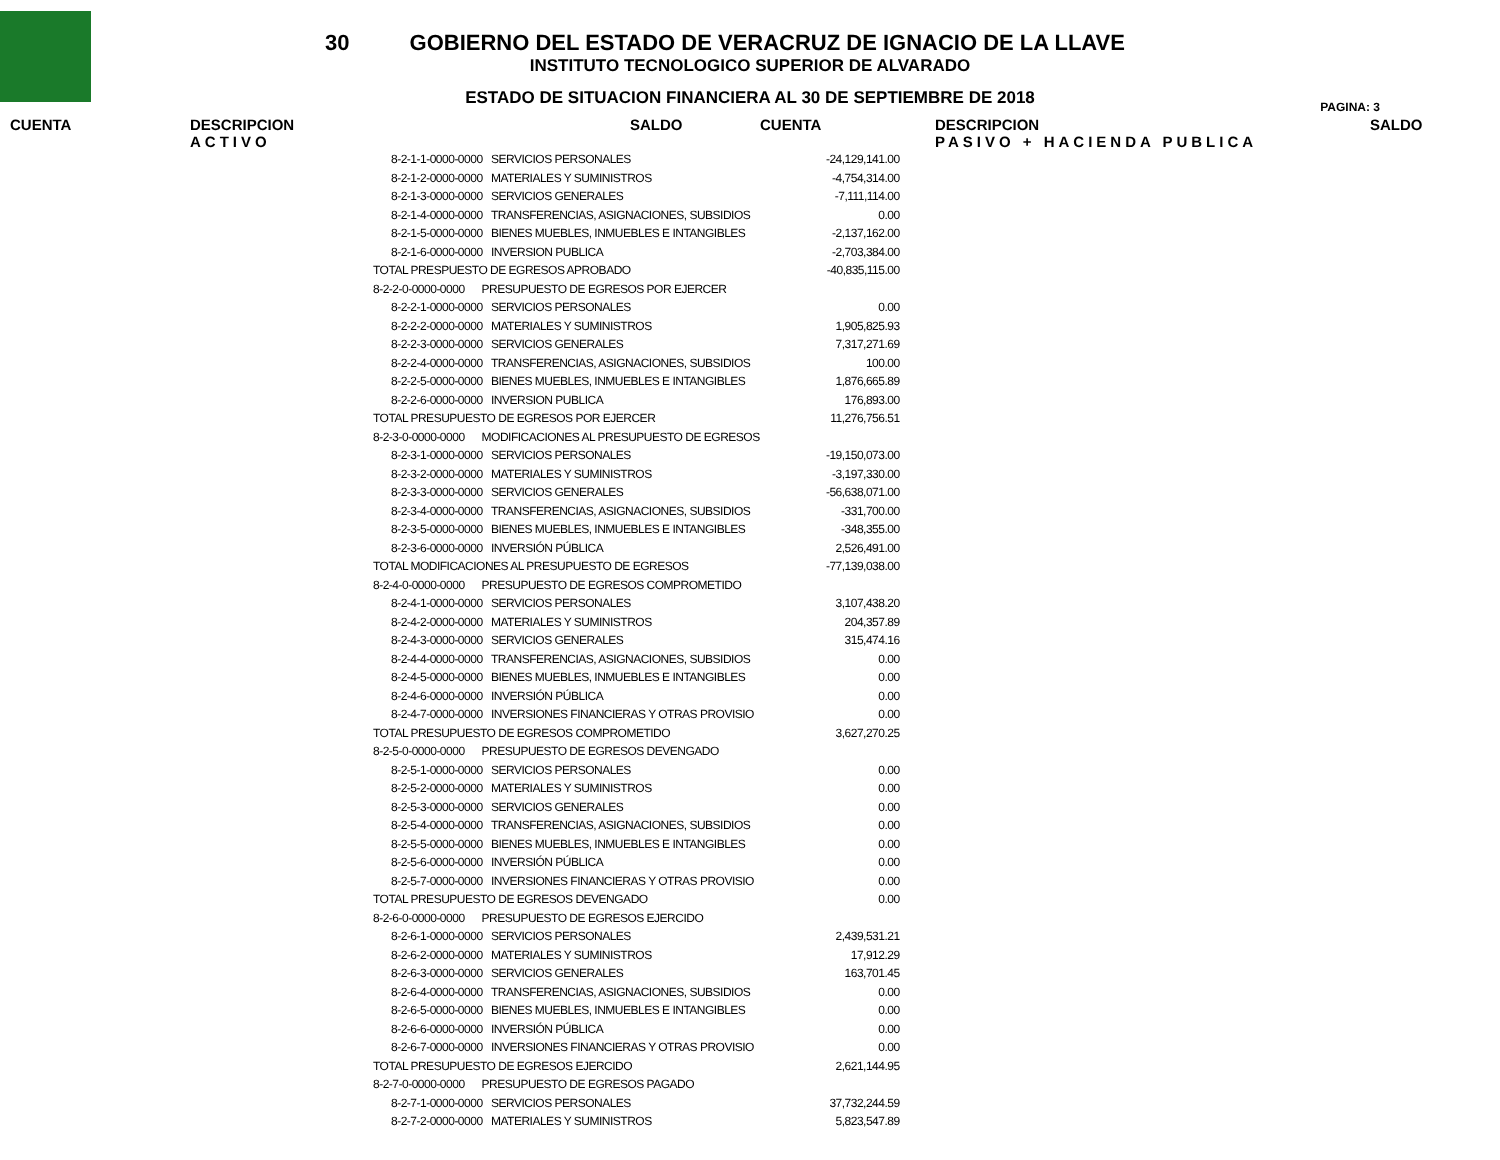PAGINA: 3
30 GOBIERNO DEL ESTADO DE VERACRUZ DE IGNACIO DE LA LLAVE
INSTITUTO TECNOLOGICO SUPERIOR DE ALVARADO
ESTADO DE SITUACION FINANCIERA AL 30 DE SEPTIEMBRE DE 2018
CUENTA DESCRIPCION
ACTIVO
SALDO CUENTA DESCRIPCION
PASIVO + HACIENDA PUBLICA
SALDO
| 8-2-1-1-0000-0000 | SERVICIOS PERSONALES | -24,129,141.00 |
| 8-2-1-2-0000-0000 | MATERIALES Y SUMINISTROS | -4,754,314.00 |
| 8-2-1-3-0000-0000 | SERVICIOS GENERALES | -7,111,114.00 |
| 8-2-1-4-0000-0000 | TRANSFERENCIAS, ASIGNACIONES, SUBSIDIOS | 0.00 |
| 8-2-1-5-0000-0000 | BIENES MUEBLES, INMUEBLES E INTANGIBLES | -2,137,162.00 |
| 8-2-1-6-0000-0000 | INVERSION PUBLICA | -2,703,384.00 |
| TOTAL PRESPUESTO DE EGRESOS APROBADO | | -40,835,115.00 |
| 8-2-2-0-0000-0000 PRESUPUESTO DE EGRESOS POR EJERCER | | |
| 8-2-2-1-0000-0000 | SERVICIOS PERSONALES | 0.00 |
| 8-2-2-2-0000-0000 | MATERIALES Y SUMINISTROS | 1,905,825.93 |
| 8-2-2-3-0000-0000 | SERVICIOS GENERALES | 7,317,271.69 |
| 8-2-2-4-0000-0000 | TRANSFERENCIAS, ASIGNACIONES, SUBSIDIOS | 100.00 |
| 8-2-2-5-0000-0000 | BIENES MUEBLES, INMUEBLES E INTANGIBLES | 1,876,665.89 |
| 8-2-2-6-0000-0000 | INVERSION PUBLICA | 176,893.00 |
| TOTAL PRESUPUESTO DE EGRESOS POR EJERCER | | 11,276,756.51 |
| 8-2-3-0-0000-0000 MODIFICACIONES AL PRESUPUESTO DE EGRESOS | | |
| 8-2-3-1-0000-0000 | SERVICIOS PERSONALES | -19,150,073.00 |
| 8-2-3-2-0000-0000 | MATERIALES Y SUMINISTROS | -3,197,330.00 |
| 8-2-3-3-0000-0000 | SERVICIOS GENERALES | -56,638,071.00 |
| 8-2-3-4-0000-0000 | TRANSFERENCIAS, ASIGNACIONES, SUBSIDIOS | -331,700.00 |
| 8-2-3-5-0000-0000 | BIENES MUEBLES, INMUEBLES E INTANGIBLES | -348,355.00 |
| 8-2-3-6-0000-0000 | INVERSIÓN PÚBLICA | 2,526,491.00 |
| TOTAL MODIFICACIONES AL PRESUPUESTO DE EGRESOS | | -77,139,038.00 |
| 8-2-4-0-0000-0000 PRESUPUESTO DE EGRESOS COMPROMETIDO | | |
| 8-2-4-1-0000-0000 | SERVICIOS PERSONALES | 3,107,438.20 |
| 8-2-4-2-0000-0000 | MATERIALES Y SUMINISTROS | 204,357.89 |
| 8-2-4-3-0000-0000 | SERVICIOS GENERALES | 315,474.16 |
| 8-2-4-4-0000-0000 | TRANSFERENCIAS, ASIGNACIONES, SUBSIDIOS | 0.00 |
| 8-2-4-5-0000-0000 | BIENES MUEBLES, INMUEBLES E INTANGIBLES | 0.00 |
| 8-2-4-6-0000-0000 | INVERSIÓN PÚBLICA | 0.00 |
| 8-2-4-7-0000-0000 | INVERSIONES FINANCIERAS Y OTRAS PROVISIO | 0.00 |
| TOTAL PRESUPUESTO DE EGRESOS COMPROMETIDO | | 3,627,270.25 |
| 8-2-5-0-0000-0000 PRESUPUESTO DE EGRESOS DEVENGADO | | |
| 8-2-5-1-0000-0000 | SERVICIOS PERSONALES | 0.00 |
| 8-2-5-2-0000-0000 | MATERIALES Y SUMINISTROS | 0.00 |
| 8-2-5-3-0000-0000 | SERVICIOS GENERALES | 0.00 |
| 8-2-5-4-0000-0000 | TRANSFERENCIAS, ASIGNACIONES, SUBSIDIOS | 0.00 |
| 8-2-5-5-0000-0000 | BIENES MUEBLES, INMUEBLES E INTANGIBLES | 0.00 |
| 8-2-5-6-0000-0000 | INVERSIÓN PÚBLICA | 0.00 |
| 8-2-5-7-0000-0000 | INVERSIONES FINANCIERAS Y OTRAS PROVISIO | 0.00 |
| TOTAL PRESUPUESTO DE EGRESOS DEVENGADO | | 0.00 |
| 8-2-6-0-0000-0000 PRESUPUESTO DE EGRESOS EJERCIDO | | |
| 8-2-6-1-0000-0000 | SERVICIOS PERSONALES | 2,439,531.21 |
| 8-2-6-2-0000-0000 | MATERIALES Y SUMINISTROS | 17,912.29 |
| 8-2-6-3-0000-0000 | SERVICIOS GENERALES | 163,701.45 |
| 8-2-6-4-0000-0000 | TRANSFERENCIAS, ASIGNACIONES, SUBSIDIOS | 0.00 |
| 8-2-6-5-0000-0000 | BIENES MUEBLES, INMUEBLES E INTANGIBLES | 0.00 |
| 8-2-6-6-0000-0000 | INVERSIÓN PÚBLICA | 0.00 |
| 8-2-6-7-0000-0000 | INVERSIONES FINANCIERAS Y OTRAS PROVISIO | 0.00 |
| TOTAL PRESUPUESTO DE EGRESOS EJERCIDO | | 2,621,144.95 |
| 8-2-7-0-0000-0000 PRESUPUESTO DE EGRESOS PAGADO | | |
| 8-2-7-1-0000-0000 | SERVICIOS PERSONALES | 37,732,244.59 |
| 8-2-7-2-0000-0000 | MATERIALES Y SUMINISTROS | 5,823,547.89 |